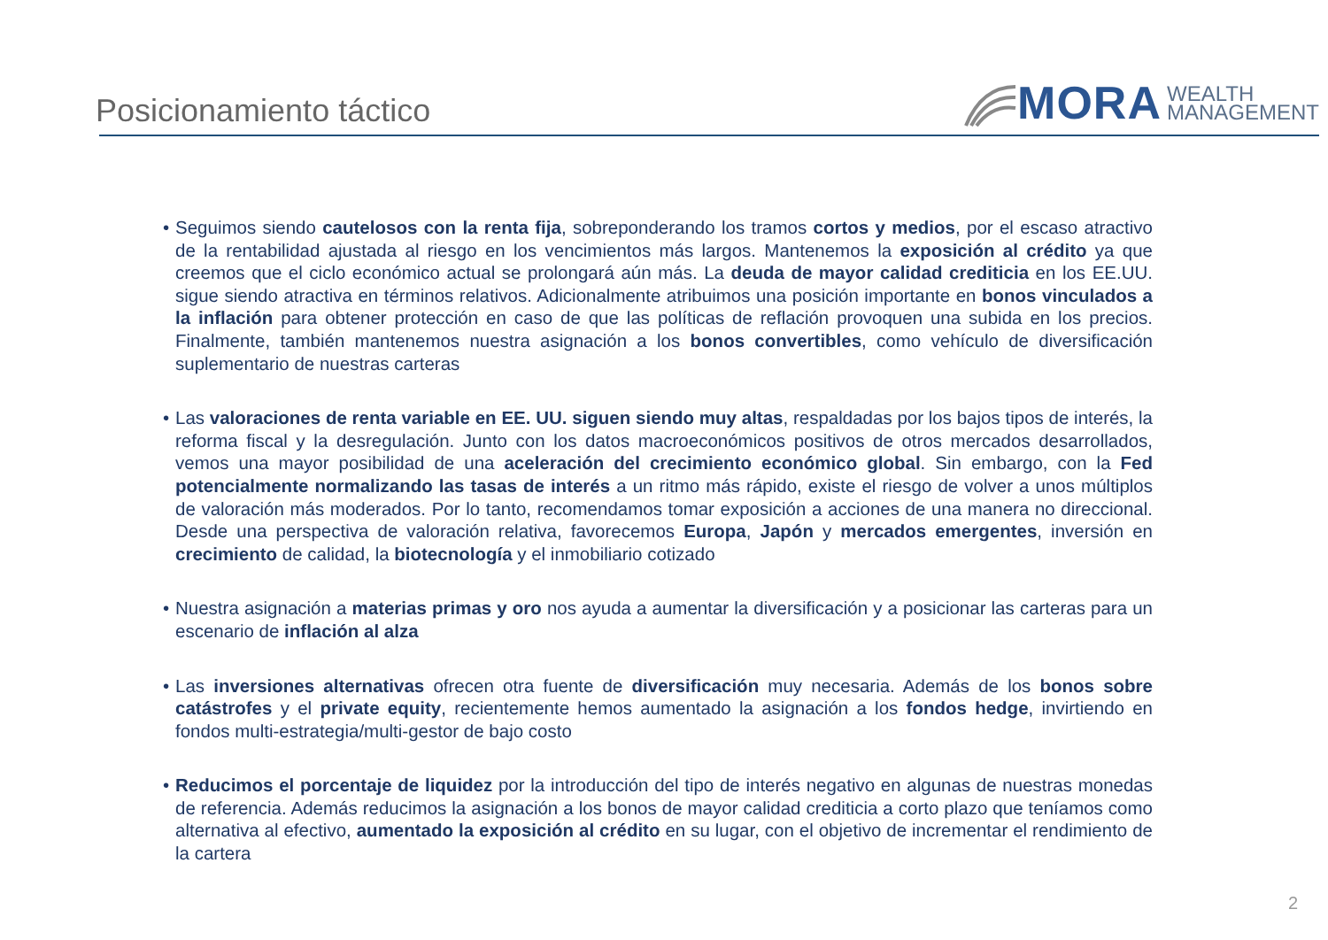Posicionamiento táctico
MORA WEALTH
MANAGEMENT
• Seguimos siendo cautelosos con la renta fija, sobreponderando los tramos cortos y medios, por el escaso atractivo de la rentabilidad ajustada al riesgo en los vencimientos más largos. Mantenemos la exposición al crédito ya que creemos que el ciclo económico actual se prolongará aún más. La deuda de mayor calidad crediticia en los EE.UU. sigue siendo atractiva en términos relativos. Adicionalmente atribuimos una posición importante en bonos vinculados a la inflación para obtener protección en caso de que las políticas de reflación provoquen una subida en los precios. Finalmente, también mantenemos nuestra asignación a los bonos convertibles, como vehículo de diversificación suplementario de nuestras carteras
• Las valoraciones de renta variable en EE. UU. siguen siendo muy altas, respaldadas por los bajos tipos de interés, la reforma fiscal y la desregulación. Junto con los datos macroeconómicos positivos de otros mercados desarrollados, vemos una mayor posibilidad de una aceleración del crecimiento económico global. Sin embargo, con la Fed potencialmente normalizando las tasas de interés a un ritmo más rápido, existe el riesgo de volver a unos múltiplos de valoración más moderados. Por lo tanto, recomendamos tomar exposición a acciones de una manera no direccional. Desde una perspectiva de valoración relativa, favorecemos Europa, Japón y mercados emergentes, inversión en crecimiento de calidad, la biotecnología y el inmobiliario cotizado
• Nuestra asignación a materias primas y oro nos ayuda a aumentar la diversificación y a posicionar las carteras para un escenario de inflación al alza
• Las inversiones alternativas ofrecen otra fuente de diversificación muy necesaria. Además de los bonos sobre catástrofes y el private equity, recientemente hemos aumentado la asignación a los fondos hedge, invirtiendo en fondos multi-estrategia/multi-gestor de bajo costo
• Reducimos el porcentaje de liquidez por la introducción del tipo de interés negativo en algunas de nuestras monedas de referencia. Además reducimos la asignación a los bonos de mayor calidad crediticia a corto plazo que teníamos como alternativa al efectivo, aumentado la exposición al crédito en su lugar, con el objetivo de incrementar el rendimiento de la cartera
2